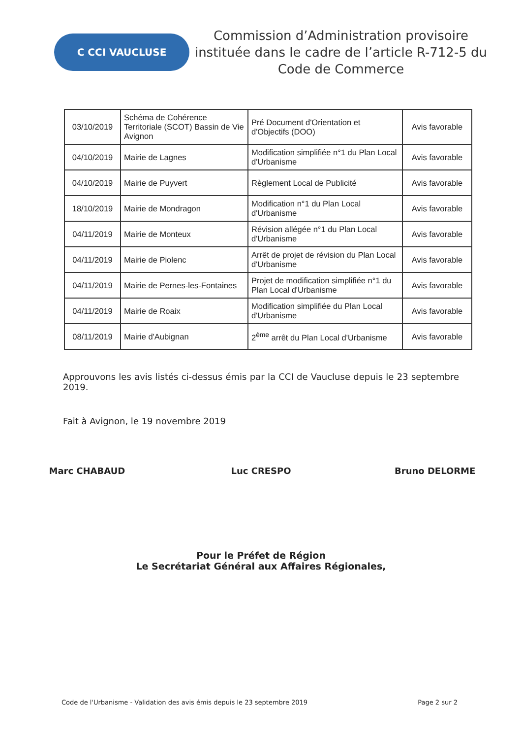C CCI VAUCLUSE
Commission d’Administration provisoire instituée dans le cadre de l’article R-712-5 du Code de Commerce
| 03/10/2019 | Schéma de Cohérence Territoriale (SCOT) Bassin de Vie Avignon | Pré Document d'Orientation et d'Objectifs (DOO) | Avis favorable |
| 04/10/2019 | Mairie de Lagnes | Modification simplifiée n°1 du Plan Local d'Urbanisme | Avis favorable |
| 04/10/2019 | Mairie de Puyvert | Règlement Local de Publicité | Avis favorable |
| 18/10/2019 | Mairie de Mondragon | Modification n°1 du Plan Local d'Urbanisme | Avis favorable |
| 04/11/2019 | Mairie de Monteux | Révision allégée n°1 du Plan Local d'Urbanisme | Avis favorable |
| 04/11/2019 | Mairie de Piolenc | Arrêt de projet de révision du Plan Local d'Urbanisme | Avis favorable |
| 04/11/2019 | Mairie de Pernes-les-Fontaines | Projet de modification simplifiée n°1 du Plan Local d'Urbanisme | Avis favorable |
| 04/11/2019 | Mairie de Roaix | Modification simplifiée du Plan Local d'Urbanisme | Avis favorable |
| 08/11/2019 | Mairie d'Aubignan | 2<sup>ème</sup> arrêt du Plan Local d'Urbanisme | Avis favorable |
Approuvons les avis listés ci-dessus émis par la CCI de Vaucluse depuis le 23 septembre 2019.
Fait à Avignon, le 19 novembre 2019
Marc CHABAUD Luc CRESPO Bruno DELORME
Pour le Préfet de Région
Le Secrétariat Général aux Affaires Régionales,
Code de l'Urbanisme - Validation des avis émis depuis le 23 septembre 2019 Page 2 sur 2